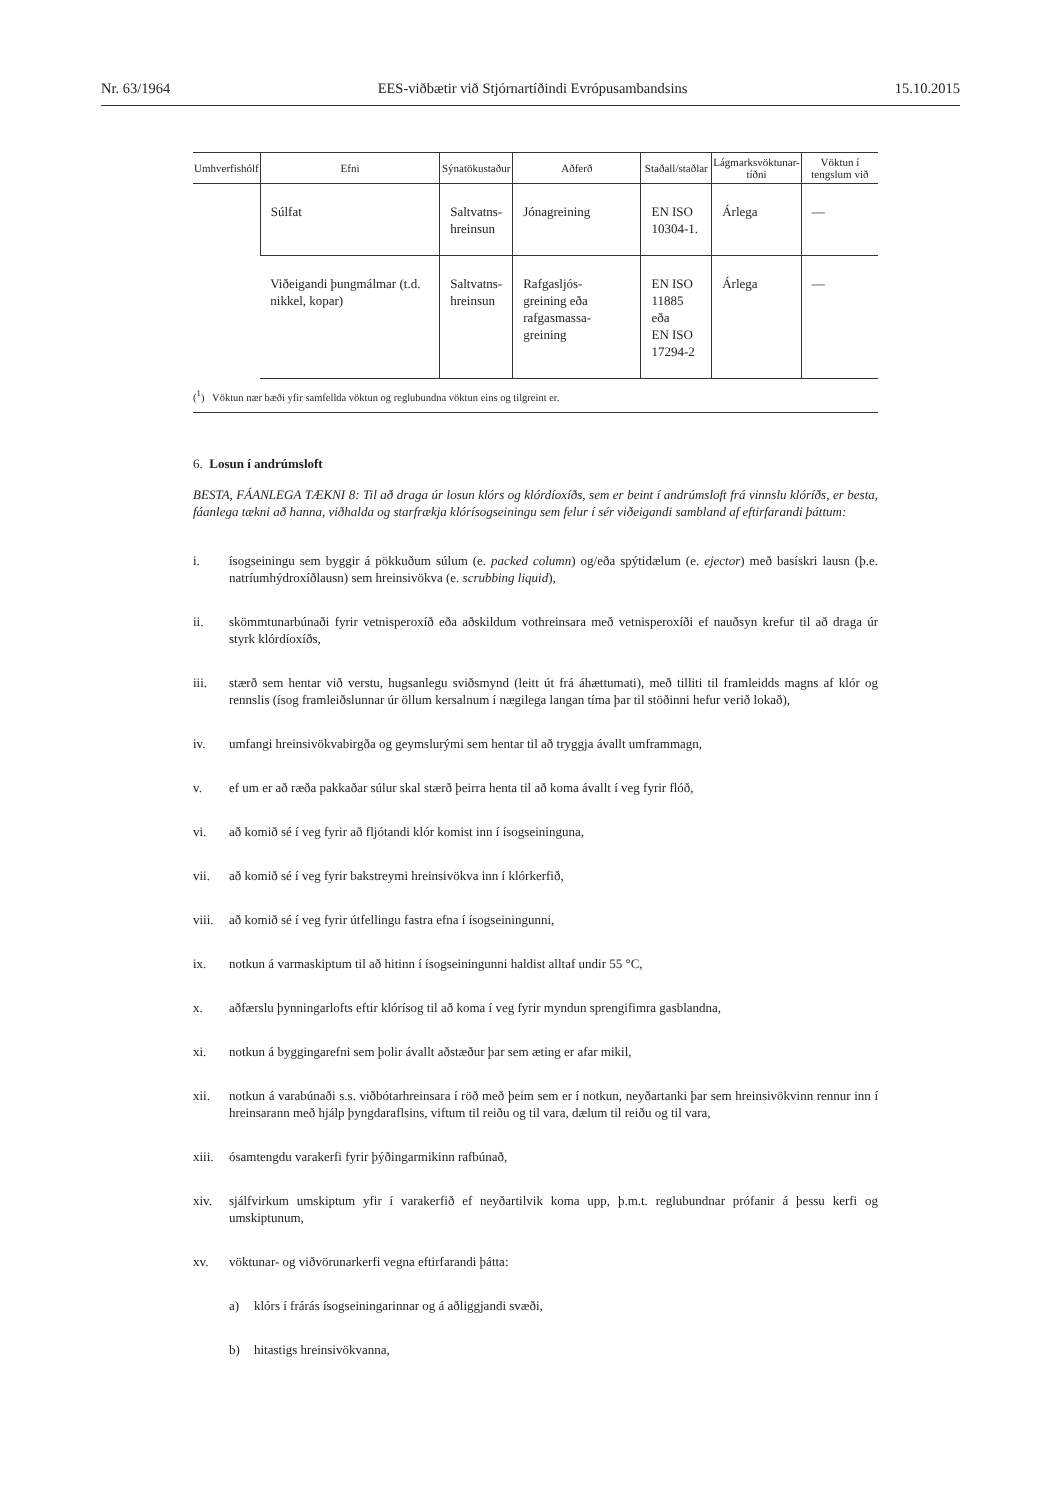Nr. 63/1964 EES-viðbætir við Stjórnartíðindi Evrópusambandsins 15.10.2015
| Umhverfishólf | Efni | Sýnatökustaður | Aðferð | Staðall/staðlar | Lágmarksvöktunar- tíðni | Vöktun í tengslum við |
| --- | --- | --- | --- | --- | --- | --- |
| | Súlfat | Saltvatns- hreinsun | Jónagreining | EN ISO 10304-1. | Árlega | — |
| | Viðeigandi þungmálmar (t.d. nikkel, kopar) | Saltvatns- hreinsun | Rafgasljós- greining eða rafgasmassa- greining | EN ISO 11885 eða EN ISO 17294-2 | Árlega | — |
(<sup>1</sup>) Vöktun nær bæði yfir samfellda vöktun og reglubundna vöktun eins og tilgreint er.
6. Losun í andrúmsloft
BESTA, FÁANLEGA TÆKNI 8: Til að draga úr losun klórs og klórdíoxíðs, sem er beint í andrúmsloft frá vinnslu klóríðs, er besta, fáanlega tækni að hanna, viðhalda og starfrækja klórísogseiningu sem felur í sér viðeigandi sambland af eftirfarandi þáttum:
i. ísogseiningu sem byggir á pökkuðum súlum (e. packed column) og/eða spýtidælum (e. ejector) með basískri lausn (þ.e. natríumhýdroxíðlausn) sem hreinsivökva (e. scrubbing liquid),
ii. skömmtunarbúnaði fyrir vetnisperoxíð eða aðskildum vothreinsara með vetnisperoxíði ef nauðsyn krefur til að draga úr styrk klórdíoxíðs,
iii. stærð sem hentar við verstu, hugsanlegu sviðsmynd (leitt út frá áhættumati), með tilliti til framleidds magns af klór og rennslis (ísog framleiðslunnar úr öllum kersalnum í nægilega langan tíma þar til stöðinni hefur verið lokað),
iv. umfangi hreinsivökvabirgða og geymslurými sem hentar til að tryggja ávallt umframmagn,
v. ef um er að ræða pakkaðar súlur skal stærð þeirra henta til að koma ávallt í veg fyrir flóð,
vi. að komið sé í veg fyrir að fljótandi klór komist inn í ísogseininguna,
vii. að komið sé í veg fyrir bakstreymi hreinsivökva inn í klórkerfið,
viii. að komið sé í veg fyrir útfellingu fastra efna í ísogseiningunni,
ix. notkun á varmaskiptum til að hitinn í ísogseiningunni haldist alltaf undir 55 °C,
x. aðfærslu þynningarlofts eftir klórísog til að koma í veg fyrir myndun sprengifimra gasblandna,
xi. notkun á byggingarefni sem þolir ávallt aðstæður þar sem æting er afar mikil,
xii. notkun á varabúnaði s.s. viðbótarhreinsara í röð með þeim sem er í notkun, neyðartanki þar sem hreinsivökvinn rennur inn í hreinsarann með hjálp þyngdaraflsins, viftum til reiðu og til vara, dælum til reiðu og til vara,
xiii. ósamtengdu varakerfi fyrir þýðingarmikinn rafbúnað,
xiv. sjálfvirkum umskiptum yfir í varakerfið ef neyðartilvik koma upp, þ.m.t. reglubundnar prófanir á þessu kerfi og umskiptunum,
xv. vöktunar- og viðvörunarkerfi vegna eftirfarandi þátta:
a) klórs í frárás ísogseiningarinnar og á aðliggjandi svæði,
b) hitastigs hreinsivökvanna,